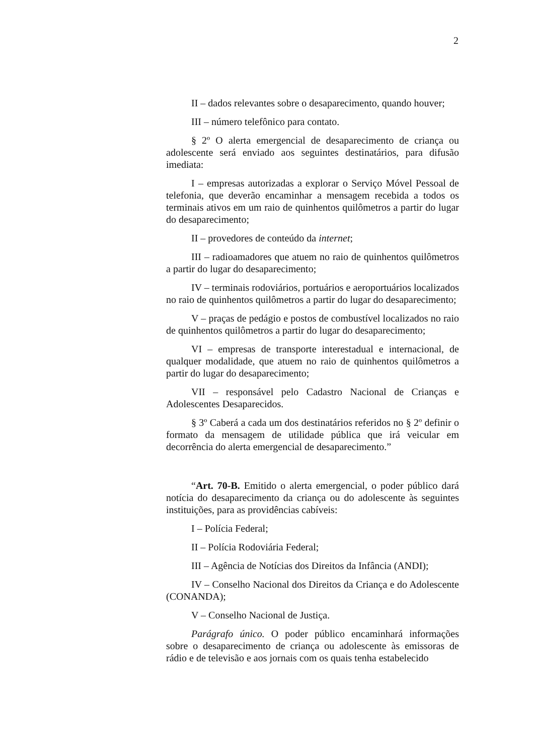2
II – dados relevantes sobre o desaparecimento, quando houver;
III – número telefônico para contato.
§ 2º O alerta emergencial de desaparecimento de criança ou adolescente será enviado aos seguintes destinatários, para difusão imediata:
I – empresas autorizadas a explorar o Serviço Móvel Pessoal de telefonia, que deverão encaminhar a mensagem recebida a todos os terminais ativos em um raio de quinhentos quilômetros a partir do lugar do desaparecimento;
II – provedores de conteúdo da internet;
III – radioamadores que atuem no raio de quinhentos quilômetros a partir do lugar do desaparecimento;
IV – terminais rodoviários, portuários e aeroportuários localizados no raio de quinhentos quilômetros a partir do lugar do desaparecimento;
V – praças de pedágio e postos de combustível localizados no raio de quinhentos quilômetros a partir do lugar do desaparecimento;
VI – empresas de transporte interestadual e internacional, de qualquer modalidade, que atuem no raio de quinhentos quilômetros a partir do lugar do desaparecimento;
VII – responsável pelo Cadastro Nacional de Crianças e Adolescentes Desaparecidos.
§ 3º Caberá a cada um dos destinatários referidos no § 2º definir o formato da mensagem de utilidade pública que irá veicular em decorrência do alerta emergencial de desaparecimento.”
“Art. 70-B. Emitido o alerta emergencial, o poder público dará notícia do desaparecimento da criança ou do adolescente às seguintes instituições, para as providências cabíveis:
I – Polícia Federal;
II – Polícia Rodoviária Federal;
III – Agência de Notícias dos Direitos da Infância (ANDI);
IV – Conselho Nacional dos Direitos da Criança e do Adolescente (CONANDA);
V – Conselho Nacional de Justiça.
Parágrafo único. O poder público encaminhará informações sobre o desaparecimento de criança ou adolescente às emissoras de rádio e de televisão e aos jornais com os quais tenha estabelecido